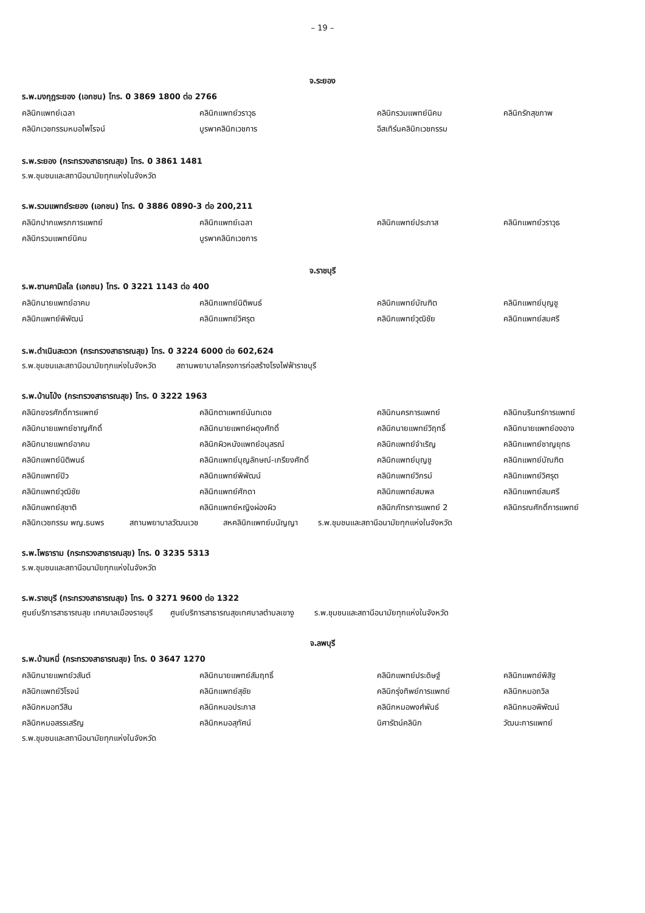– 19 –
จ.ระยอง
ร.พ.มงกุฎระยอง (เอกชน) โทร. 0 3869 1800 ต่อ 2766
| คลินิกแพทย์เฉลา | คลินิกแพทย์วราวุธ | คลินิกรวมแพทย์นิคม | คลินิกรักสุขภาพ |
| คลินิกเวชกรรมหมอไพโรจน์ | บูรพาคลินิกเวชการ | อีสเทิร์นคลินิกเวชกรรม | |
ร.พ.ระยอง (กระทรวงสาธารณสุข) โทร. 0 3861 1481
ร.พ.ชุมชนและสถานีอนามัยทุกแห่งในจังหวัด
ร.พ.รวมแพทย์ระยอง (เอกชน) โทร. 0 3886 0890-3 ต่อ 200,211
| คลินิกปากแพรกการแพทย์ | คลินิกแพทย์เฉลา | คลินิกแพทย์ประภาส | คลินิกแพทย์วราวุธ |
| คลินิกรวมแพทย์นิคม | บูรพาคลินิกเวชการ | | |
จ.ราชบุรี
ร.พ.ซานคามิลโล (เอกชน) โทร. 0 3221 1143 ต่อ 400
| คลินิกนายแพทย์อาคม | คลินิกแพทย์นิติพนธ์ | คลินิกแพทย์บัณฑิต | คลินิกแพทย์บุญชู |
| คลินิกแพทย์พิพัฒน์ | คลินิกแพทย์วิศรุต | คลินิกแพทย์วุฒิชัย | คลินิกแพทย์สมศรี |
ร.พ.ดำเนินสะดวก (กระทรวงสาธารณสุข) โทร. 0 3224 6000 ต่อ 602,624
ร.พ.ชุมชนและสถานีอนามัยทุกแห่งในจังหวัด สถานพยาบาลโครงการก่อสร้างโรงไฟฟ้าราชบุรี
ร.พ.บ้านโป่ง (กระทรวงสาธารณสุข) โทร. 0 3222 1963
| คลินิกขจรศักดิ์การแพทย์ | คลินิกตาแพทย์นันทเดช | คลินิกนครการแพทย์ | คลินิกนรินทร์การแพทย์ |
| คลินิกนายแพทย์ชาญศักดิ์ | คลินิกนายแพทย์ผดุงศักดิ์ | คลินิกนายแพทย์วิฤทธิ์ | คลินิกนายแพทย์องอาจ |
| คลินิกนายแพทย์อาคม | คลินิกผิวหนังแพทย์อนุสรณ์ | คลินิกแพทย์จำเริญ | คลินิกแพทย์ชาญยุทธ |
| คลินิกแพทย์นิติพนธ์ | คลินิกแพทย์บุญลักษณ์-เกรียงศักดิ์ | คลินิกแพทย์บุญชู | คลินิกแพทย์บัณฑิต |
| คลินิกแพทย์ปิว | คลินิกแพทย์พิพัฒน์ | คลินิกแพทย์วิกรม์ | คลินิกแพทย์วิศรุต |
| คลินิกแพทย์วุฒิชัย | คลินิกแพทย์ศักดา | คลินิกแพทย์สมพล | คลินิกแพทย์สมศรี |
| คลินิกแพทย์สุชาติ | คลินิกแพทย์หญิงผ่องผิว | คลินิกภัทรการแพทย์ 2 | คลินิกรณศักดิ์การแพทย์ |
คลินิกเวชกรรม พญ.ธนพร สถานพยาบาลวัฒนเวช สหคลินิกแพทย์มนัญญา ร.พ.ชุมชนและสถานีอนามัยทุกแห่งในจังหวัด
ร.พ.โพธาราม (กระทรวงสาธารณสุข) โทร. 0 3235 5313
ร.พ.ชุมชนและสถานีอนามัยทุกแห่งในจังหวัด
ร.พ.ราชบุรี (กระทรวงสาธารณสุข) โทร. 0 3271 9600 ต่อ 1322
ศูนย์บริการสาธารณสุข เทศบาลเมืองราชบุรี ศูนย์บริการสาธารณสุขเทศบาลตำบลเขางู ร.พ.ชุมชนและสถานีอนามัยทุกแห่งในจังหวัด
จ.ลพบุรี
ร.พ.บ้านหมี่ (กระทรวงสาธารณสุข) โทร. 0 3647 1270
| คลินิกนายแพทย์วสันต์ | คลินิกนายแพทย์สัมฤทธิ์ | คลินิกแพทย์ประดิษฐ์ | คลินิกแพทย์พิสิฐ |
| คลินิกแพทย์วิโรจน์ | คลินิกแพทย์สุชัย | คลินิกรุ่งทิพย์การแพทย์ | คลินิกหมอถวิล |
| คลินิกหมอทวีสิน | คลินิกหมอประภาส | คลินิกหมอพงศ์พันธ์ | คลินิกหมอพิพัฒน์ |
| คลินิกหมอสรรเสริญ | คลินิกหมอสุทัศน์ | นิศารัตน์คลินิก | วัฒนะการแพทย์ |
ร.พ.ชุมชนและสถานีอนามัยทุกแห่งในจังหวัด